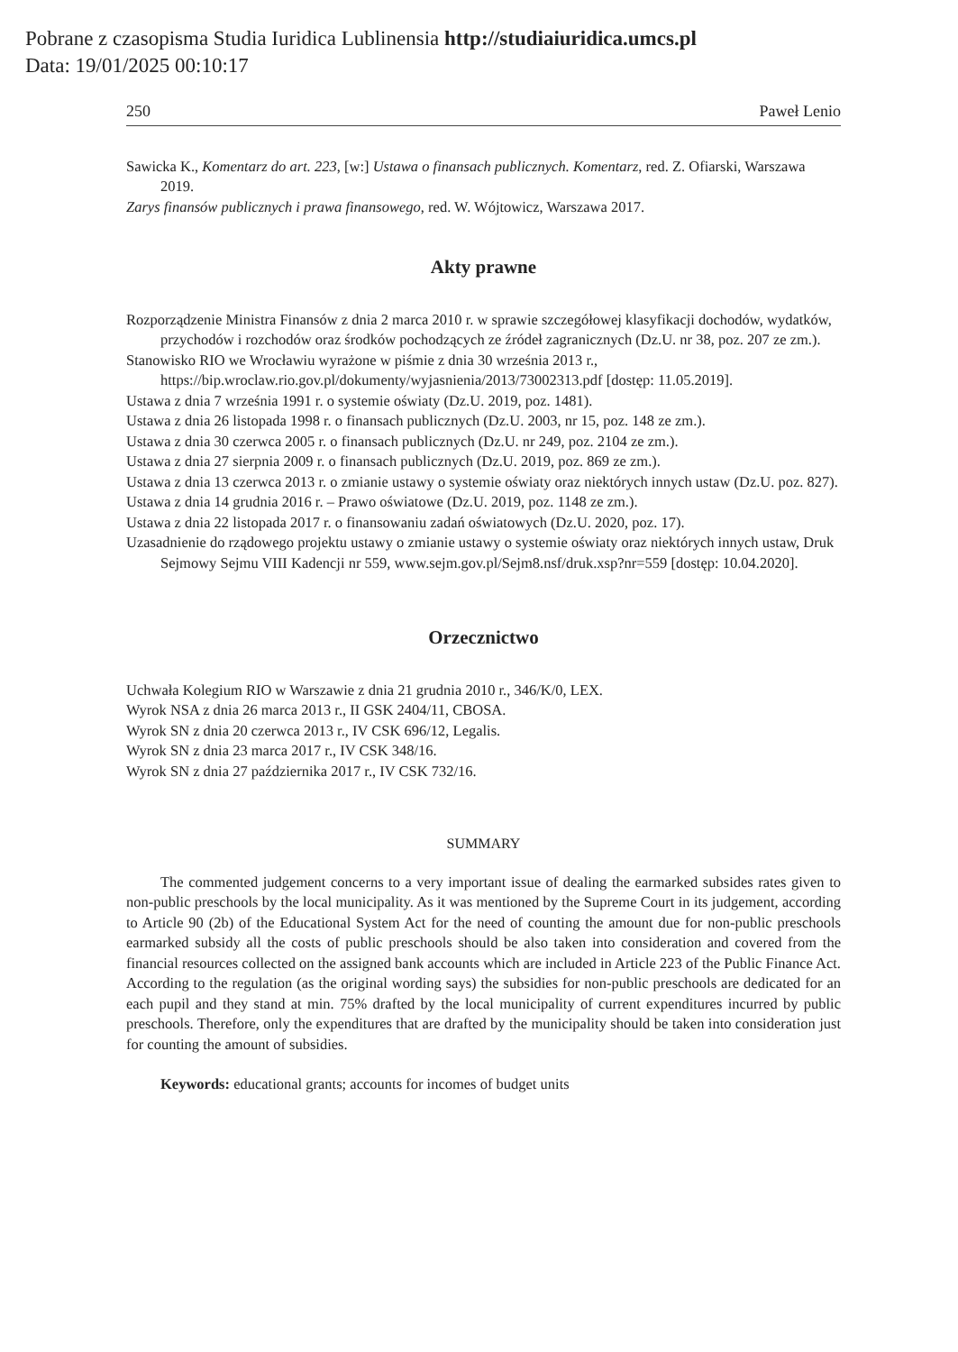Pobrane z czasopisma Studia Iuridica Lublinensia http://studiaiuridica.umcs.pl
Data: 19/01/2025 00:10:17
250 Paweł Lenio
Sawicka K., Komentarz do art. 223, [w:] Ustawa o finansach publicznych. Komentarz, red. Z. Ofiarski, Warszawa 2019.
Zarys finansów publicznych i prawa finansowego, red. W. Wójtowicz, Warszawa 2017.
Akty prawne
Rozporządzenie Ministra Finansów z dnia 2 marca 2010 r. w sprawie szczegółowej klasyfikacji dochodów, wydatków, przychodów i rozchodów oraz środków pochodzących ze źródeł zagranicznych (Dz.U. nr 38, poz. 207 ze zm.).
Stanowisko RIO we Wrocławiu wyrażone w piśmie z dnia 30 września 2013 r., https://bip.wroclaw.rio.gov.pl/dokumenty/wyjasnienia/2013/73002313.pdf [dostęp: 11.05.2019].
Ustawa z dnia 7 września 1991 r. o systemie oświaty (Dz.U. 2019, poz. 1481).
Ustawa z dnia 26 listopada 1998 r. o finansach publicznych (Dz.U. 2003, nr 15, poz. 148 ze zm.).
Ustawa z dnia 30 czerwca 2005 r. o finansach publicznych (Dz.U. nr 249, poz. 2104 ze zm.).
Ustawa z dnia 27 sierpnia 2009 r. o finansach publicznych (Dz.U. 2019, poz. 869 ze zm.).
Ustawa z dnia 13 czerwca 2013 r. o zmianie ustawy o systemie oświaty oraz niektórych innych ustaw (Dz.U. poz. 827).
Ustawa z dnia 14 grudnia 2016 r. – Prawo oświatowe (Dz.U. 2019, poz. 1148 ze zm.).
Ustawa z dnia 22 listopada 2017 r. o finansowaniu zadań oświatowych (Dz.U. 2020, poz. 17).
Uzasadnienie do rządowego projektu ustawy o zmianie ustawy o systemie oświaty oraz niektórych innych ustaw, Druk Sejmowy Sejmu VIII Kadencji nr 559, www.sejm.gov.pl/Sejm8.nsf/druk.xsp?nr=559 [dostęp: 10.04.2020].
Orzecznictwo
Uchwała Kolegium RIO w Warszawie z dnia 21 grudnia 2010 r., 346/K/0, LEX.
Wyrok NSA z dnia 26 marca 2013 r., II GSK 2404/11, CBOSA.
Wyrok SN z dnia 20 czerwca 2013 r., IV CSK 696/12, Legalis.
Wyrok SN z dnia 23 marca 2017 r., IV CSK 348/16.
Wyrok SN z dnia 27 października 2017 r., IV CSK 732/16.
SUMMARY
The commented judgement concerns to a very important issue of dealing the earmarked subsides rates given to non-public preschools by the local municipality. As it was mentioned by the Supreme Court in its judgement, according to Article 90 (2b) of the Educational System Act for the need of counting the amount due for non-public preschools earmarked subsidy all the costs of public preschools should be also taken into consideration and covered from the financial resources collected on the assigned bank accounts which are included in Article 223 of the Public Finance Act. According to the regulation (as the original wording says) the subsidies for non-public preschools are dedicated for an each pupil and they stand at min. 75% drafted by the local municipality of current expenditures incurred by public preschools. Therefore, only the expenditures that are drafted by the municipality should be taken into consideration just for counting the amount of subsidies.
Keywords: educational grants; accounts for incomes of budget units